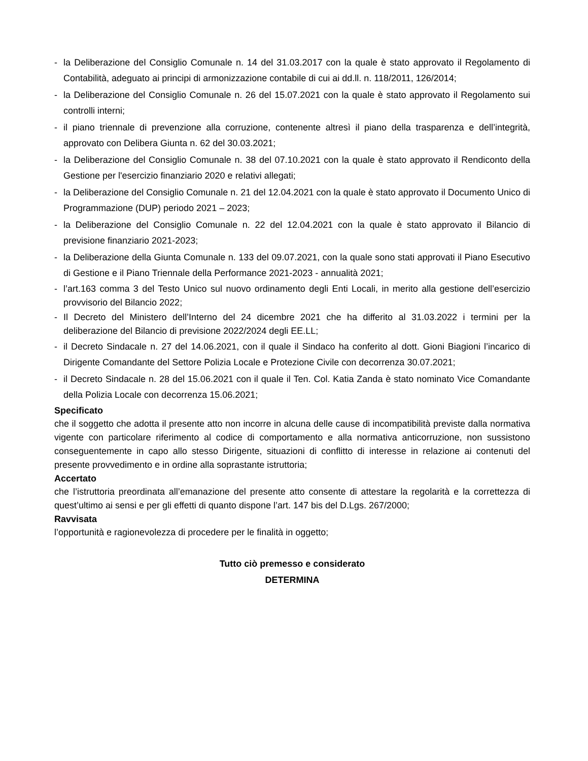- la Deliberazione del Consiglio Comunale n. 14 del 31.03.2017 con la quale è stato approvato il Regolamento di Contabilità, adeguato ai principi di armonizzazione contabile di cui ai dd.ll. n. 118/2011, 126/2014;
- la Deliberazione del Consiglio Comunale n. 26 del 15.07.2021 con la quale è stato approvato il Regolamento sui controlli interni;
- il piano triennale di prevenzione alla corruzione, contenente altresì il piano della trasparenza e dell’integrità, approvato con Delibera Giunta n. 62 del 30.03.2021;
- la Deliberazione del Consiglio Comunale n. 38 del 07.10.2021 con la quale è stato approvato il Rendiconto della Gestione per l'esercizio finanziario 2020 e relativi allegati;
- la Deliberazione del Consiglio Comunale n. 21 del 12.04.2021 con la quale è stato approvato il Documento Unico di Programmazione (DUP) periodo 2021 – 2023;
- la Deliberazione del Consiglio Comunale n. 22 del 12.04.2021 con la quale è stato approvato il Bilancio di previsione finanziario 2021-2023;
- la Deliberazione della Giunta Comunale n. 133 del 09.07.2021, con la quale sono stati approvati il Piano Esecutivo di Gestione e il Piano Triennale della Performance 2021-2023 - annualità 2021;
- l’art.163 comma 3 del Testo Unico sul nuovo ordinamento degli Enti Locali, in merito alla gestione dell’esercizio provvisorio del Bilancio 2022;
- Il Decreto del Ministero dell’Interno del 24 dicembre 2021 che ha differito al 31.03.2022 i termini per la deliberazione del Bilancio di previsione 2022/2024 degli EE.LL;
- il Decreto Sindacale n. 27 del 14.06.2021, con il quale il Sindaco ha conferito al dott. Gioni Biagioni l’incarico di Dirigente Comandante del Settore Polizia Locale e Protezione Civile con decorrenza 30.07.2021;
- il Decreto Sindacale n. 28 del 15.06.2021 con il quale il Ten. Col. Katia Zanda è stato nominato Vice Comandante della Polizia Locale con decorrenza 15.06.2021;
Specificato
che il soggetto che adotta il presente atto non incorre in alcuna delle cause di incompatibilità previste dalla normativa vigente con particolare riferimento al codice di comportamento e alla normativa anticorruzione, non sussistono conseguentemente in capo allo stesso Dirigente, situazioni di conflitto di interesse in relazione ai contenuti del presente provvedimento e in ordine alla soprastante istruttoria;
Accertato
che l’istruttoria preordinata all’emanazione del presente atto consente di attestare la regolarità e la correttezza di quest’ultimo ai sensi e per gli effetti di quanto dispone l’art. 147 bis del D.Lgs. 267/2000;
Ravvisata
l’opportunità e ragionevolezza di procedere per le finalità in oggetto;
Tutto ciò premesso e considerato
DETERMINA